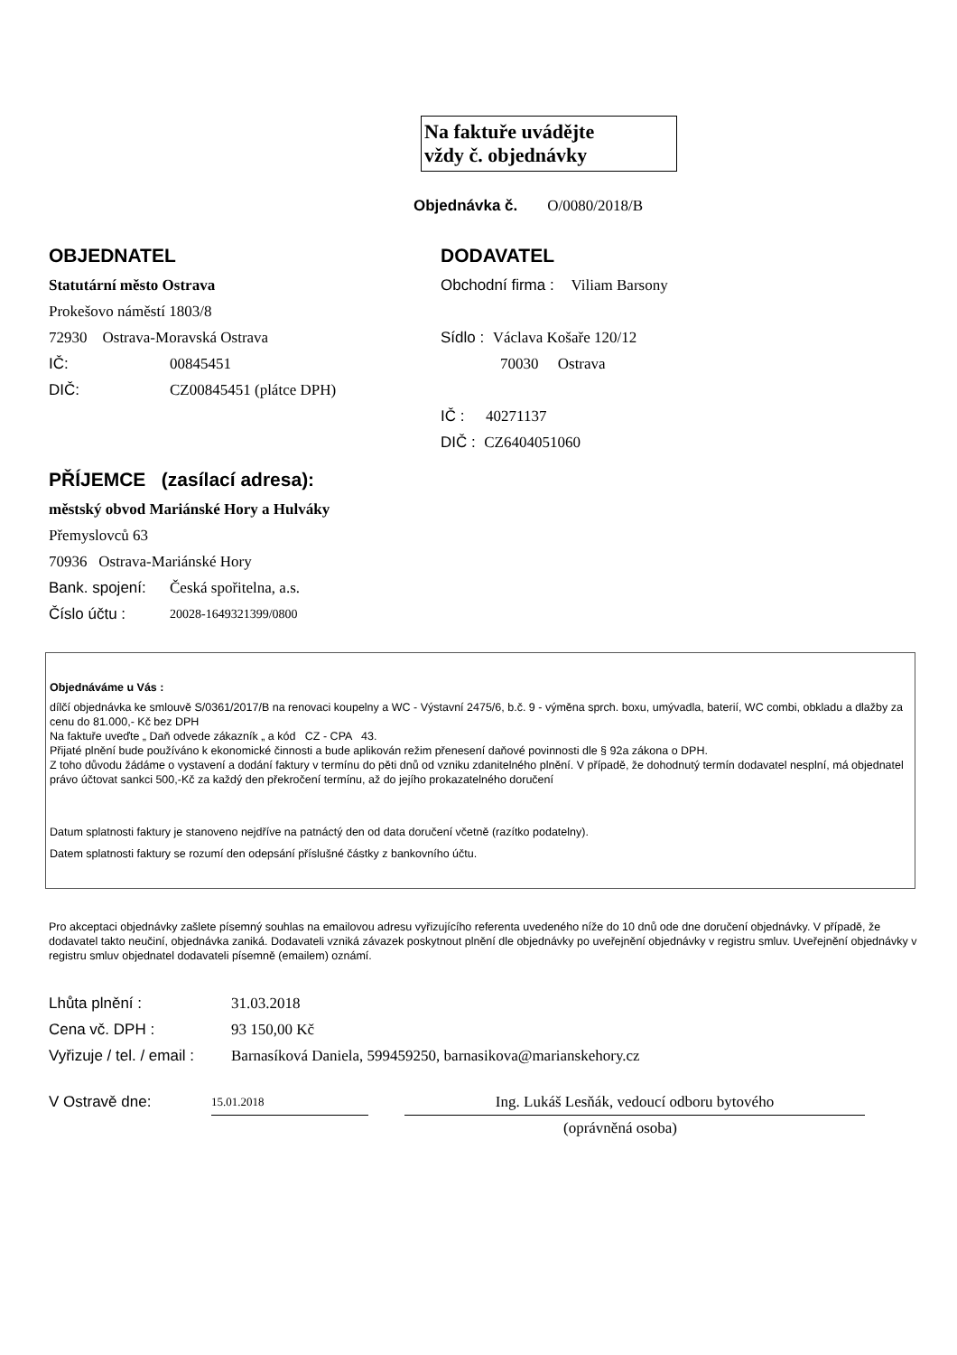Na faktuře uvádějte
vždy č. objednávky
Objednávka č. O/0080/2018/B
OBJEDNATEL
Statutární město Ostrava
Prokešovo náměstí 1803/8
72930 Ostrava-Moravská Ostrava
IČ: 00845451
DIČ: CZ00845451 (plátce DPH)
PŘÍJEMCE (zasílací adresa):
městský obvod Mariánské Hory a Hulváky
Přemyslovců 63
70936 Ostrava-Mariánské Hory
Bank. spojení: Česká spořitelna, a.s.
Číslo účtu : 20028-1649321399/0800
DODAVATEL
Obchodní firma : Viliam Barsony
Sídlo : Václava Košaře 120/12
70030 Ostrava
IČ : 40271137
DIČ : CZ6404051060
Objednáváme u Vás :
dílčí objednávka ke smlouvě S/0361/2017/B na renovaci koupelny a WC - Výstavní 2475/6, b.č. 9 - výměna sprch. boxu, umývadla, baterií, WC combi, obkladu a dlažby za cenu do 81.000,- Kč bez DPH
Na faktuře uveďte „ Daň odvede zákazník „ a kód CZ - CPA 43.
Přijaté plnění bude používáno k ekonomické činnosti a bude aplikován režim přenesení daňové povinnosti dle § 92a zákona o DPH.
Z toho důvodu žádáme o vystavení a dodání faktury v termínu do pěti dnů od vzniku zdanitelného plnění. V případě, že dohodnutý termín dodavatel nesplní, má objednatel právo účtovat sankci 500,-Kč za každý den překročení termínu, až do jejího prokazatelného doručení
Datum splatnosti faktury je stanoveno nejdříve na patnáctý den od data doručení včetně (razítko podatelny).
Datem splatnosti faktury se rozumí den odepsání příslušné částky z bankovního účtu.
Pro akceptaci objednávky zašlete písemný souhlas na emailovou adresu vyřizujícího referenta uvedeného níže do 10 dnů ode dne doručení objednávky. V případě, že dodavatel takto neučiní, objednávka zaniká. Dodavateli vzniká závazek poskytnout plnění dle objednávky po uveřejnění objednávky v registru smluv. Uveřejnění objednávky v registru smluv objednatel dodavateli písemně (emailem) oznámí.
Lhůta plnění : 31.03.2018
Cena vč. DPH : 93 150,00 Kč
Vyřizuje / tel. / email : Barnasíková Daniela, 599459250, barnasikova@marianskehory.cz
V Ostravě dne: 15.01.2018 Ing. Lukáš Lesňák, vedoucí odboru bytového
(oprávněná osoba)